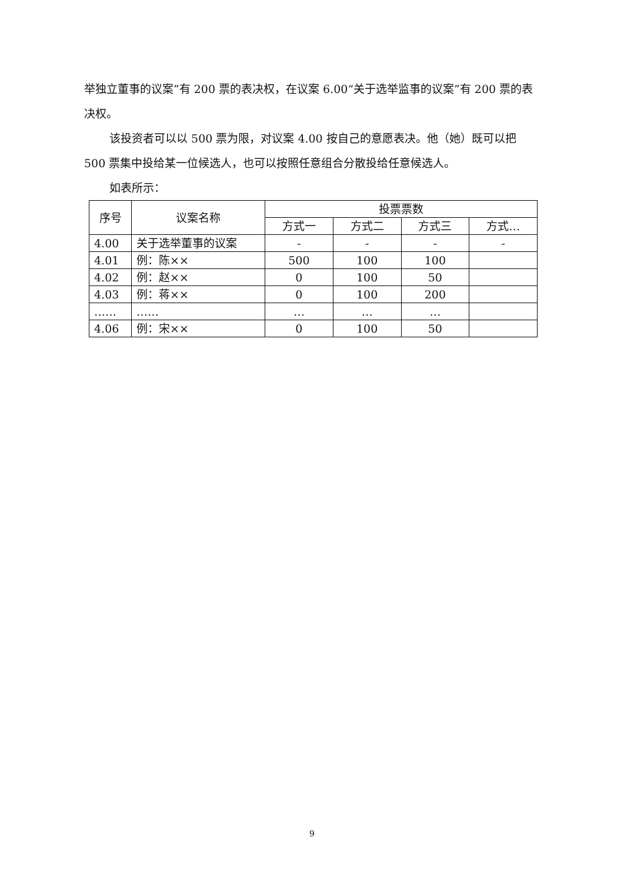举独立董事的议案”有 200 票的表决权，在议案 6.00“关于选举监事的议案”有 200 票的表决权。
该投资者可以以 500 票为限，对议案 4.00 按自己的意愿表决。他（她）既可以把 500 票集中投给某一位候选人，也可以按照任意组合分散投给任意候选人。
如表所示：
| 序号 | 议案名称 | 投票票数 | | | |
| --- | --- | --- | --- | --- | --- |
| | | 方式一 | 方式二 | 方式三 | 方式… |
| 4.00 | 关于选举董事的议案 | - | - | - | - |
| 4.01 | 例：陈×× | 500 | 100 | 100 | |
| 4.02 | 例：赵×× | 0 | 100 | 50 | |
| 4.03 | 例：蒋×× | 0 | 100 | 200 | |
| …… | …… | … | … | … | |
| 4.06 | 例：宋×× | 0 | 100 | 50 | |
9